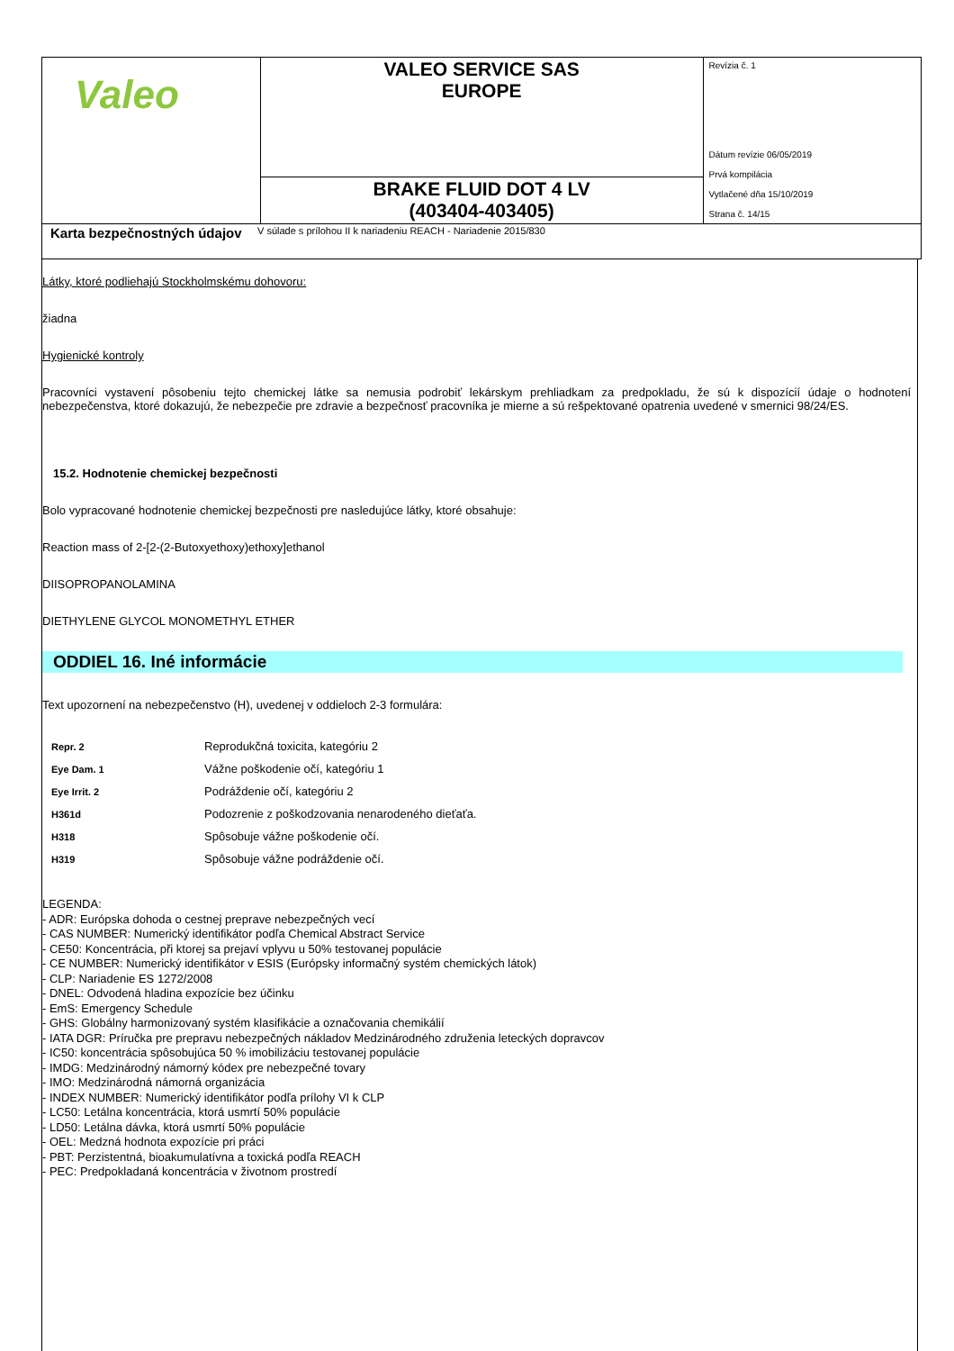| Valeo | VALEO SERVICE SAS EUROPE | Revízia č. 1 Dátum revízie 06/05/2019 Prvá kompilácia Vytlačené dňa 15/10/2019 Strana č. 14/15 |
| | BRAKE FLUID DOT 4 LV (403404-403405) | |
| Karta bezpečnostných údajov V súlade s prílohou II k nariadeniu REACH - Nariadenie 2015/830 | | |
Látky, ktoré podliehajú Stockholmskému dohovoru:
žiadna
Hygienické kontroly
Pracovníci vystavení pôsobeniu tejto chemickej látke sa nemusia podrobiť lekárskym prehliadkam za predpokladu, že sú k dispozícií údaje o hodnotení nebezpečenstva, ktoré dokazujú, že nebezpečie pre zdravie a bezpečnosť pracovníka je mierne a sú rešpektované opatrenia uvedené v smernici 98/24/ES.
15.2. Hodnotenie chemickej bezpečnosti
Bolo vypracované hodnotenie chemickej bezpečnosti pre nasledujúce látky, ktoré obsahuje:
Reaction mass of 2-[2-(2-Butoxyethoxy)ethoxy]ethanol
DIISOPROPANOLAMINA
DIETHYLENE GLYCOL MONOMETHYL ETHER
ODDIEL 16. Iné informácie
Text upozornení na nebezpečenstvo (H), uvedenej v oddieloch 2-3 formulára:
| Repr. 2 | Reprodukčná toxicita, kategóriu 2 |
| Eye Dam. 1 | Vážne poškodenie očí, kategóriu 1 |
| Eye Irrit. 2 | Podráždenie očí, kategóriu 2 |
| H361d | Podozrenie z poškodzovania nenarodeného dieťaťa. |
| H318 | Spôsobuje vážne poškodenie očí. |
| H319 | Spôsobuje vážne podráždenie očí. |
LEGENDA:
- ADR: Európska dohoda o cestnej preprave nebezpečných vecí
- CAS NUMBER: Numerický identifikátor podľa Chemical Abstract Service
- CE50: Koncentrácia, při ktorej sa prejaví vplyvu u 50% testovanej populácie
- CE NUMBER: Numerický identifikátor v ESIS (Európsky informačný systém chemických látok)
- CLP: Nariadenie ES 1272/2008
- DNEL: Odvodená hladina expozície bez účinku
- EmS: Emergency Schedule
- GHS: Globálny harmonizovaný systém klasifikácie a označovania chemikálií
- IATA DGR: Príručka pre prepravu nebezpečných nákladov Medzinárodného združenia leteckých dopravcov
- IC50: koncentrácia spôsobujúca 50 % imobilizáciu testovanej populácie
- IMDG: Medzinárodný námorný kódex pre nebezpečné tovary
- IMO: Medzinárodná námorná organizácia
- INDEX NUMBER: Numerický identifikátor podľa prílohy VI k CLP
- LC50: Letálna koncentrácia, ktorá usmrtí 50% populácie
- LD50: Letálna dávka, ktorá usmrtí 50% populácie
- OEL: Medzná hodnota expozície pri práci
- PBT: Perzistentná, bioakumulatívna a toxická podľa REACH
- PEC: Predpokladaná koncentrácia v životnom prostredí